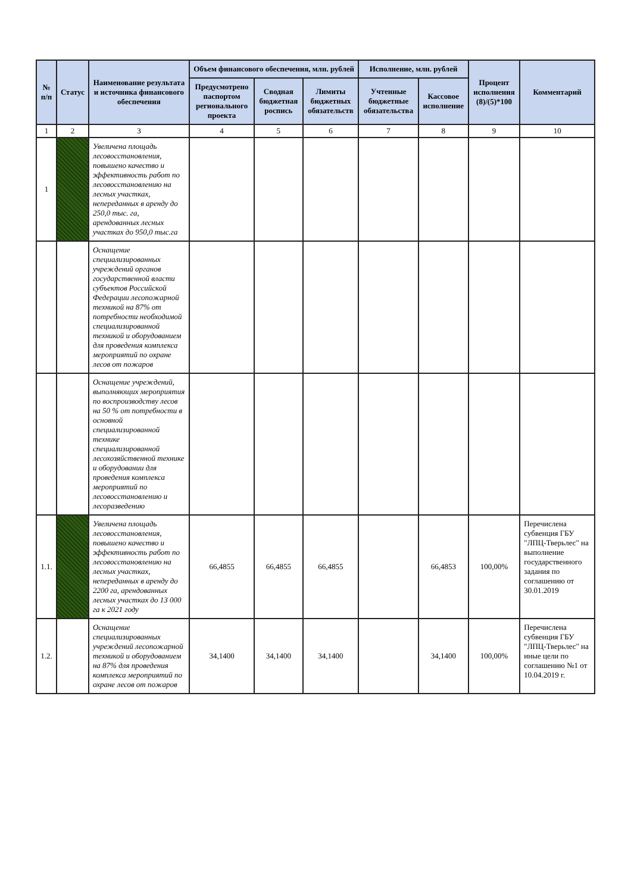| № п/п | Статус | Наименование результата и источника финансового обеспечения | Объем финансового обеспечения, млн. рублей | | | Исполнение, млн. рублей | | Процент исполнения (8)/(5)*100 | Комментарий |
| --- | --- | --- | --- | --- | --- | --- | --- | --- | --- |
| | | | Предусмотрено паспортом регионального проекта | Сводная бюджетная роспись | Лимиты бюджетных обязательств | Учтенные бюджетные обязательства | Кассовое исполнение | | |
| 1 | 2 | 3 | 4 | 5 | 6 | 7 | 8 | 9 | 10 |
| 1 | | Увеличена площадь лесовосстановления, повышено качество и эффективность работ по лесовосстановлению на лесных участках, непереданных в аренду до 250,0 тыс. га, арендованных лесных участках до 950,0 тыс.га | | | | | | | |
| | | Оснащение специализированных учреждений органов государственной власти субъектов Российской Федерации лесопожарной техникой на 87% от потребности необходимой специализированной техникой и оборудованием для проведения комплекса мероприятий по охране лесов от пожаров | | | | | | | |
| | | Оснащение учреждений, выполняющих мероприятия по воспроизводству лесов на 50 % от потребности в основной специализированной технике специализированной лесохозяйственной технике и оборудовании для проведения комплекса мероприятий по лесовосстановлению и лесоразведению | | | | | | | |
| 1.1. | | Увеличена площадь лесовосстановления, повышено качество и эффективность работ по лесовосстановлению на лесных участках, непереданных в аренду до 2200 га, арендованных лесных участках до 13 000 га к 2021 году | 66,4855 | 66,4855 | 66,4855 | | 66,4853 | 100,00% | Перечислена субвенция ГБУ "ЛПЦ-Тверьлес" на выполнение государственного задания по соглашению от 30.01.2019 |
| 1.2. | | Оснащение специализированных учреждений лесопожарной техникой и оборудованием на 87% для проведения комплекса мероприятий по охране лесов от пожаров | 34,1400 | 34,1400 | 34,1400 | | 34,1400 | 100,00% | Перечислена субвенция ГБУ "ЛПЦ-Тверьлес" на иные цели по соглашению №1 от 10.04.2019 г. |